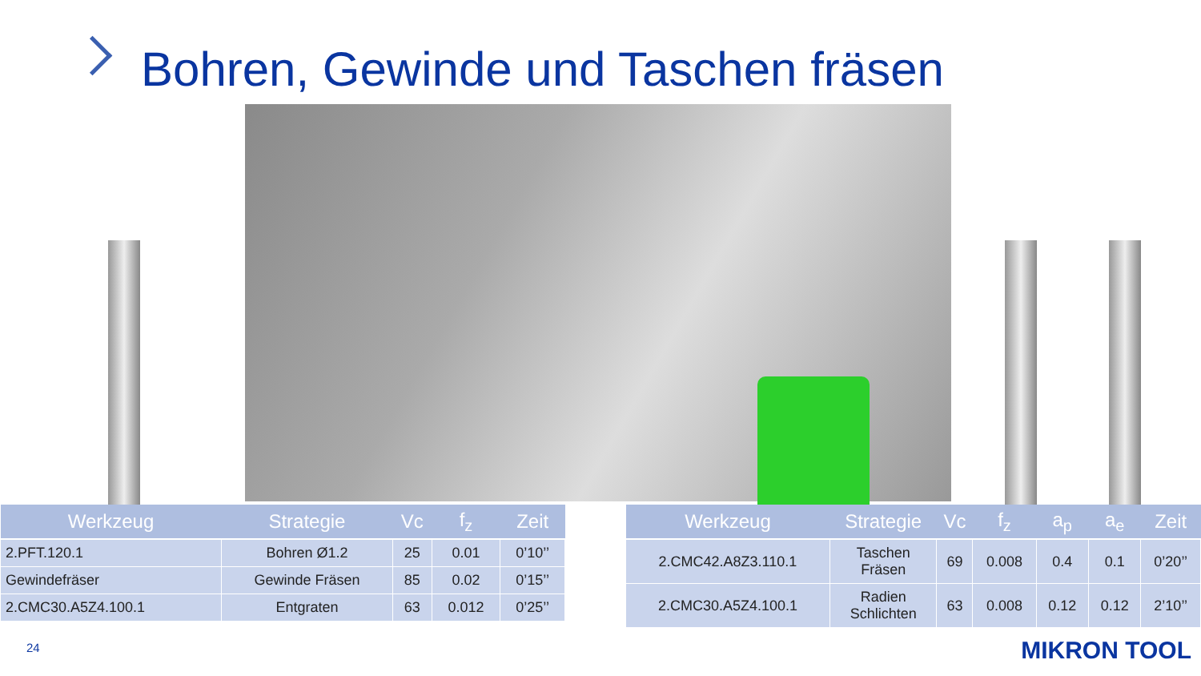Bohren, Gewinde und Taschen fräsen
| Werkzeug | Strategie | Vc | f<sub>z</sub> | Zeit |
| --- | --- | --- | --- | --- |
| 2.PFT.120.1 | Bohren Ø1.2 | 25 | 0.01 | 0’10’’ |
| Gewindefräser | Gewinde Fräsen | 85 | 0.02 | 0’15’’ |
| 2.CMC30.A5Z4.100.1 | Entgraten | 63 | 0.012 | 0’25’’ |
| Werkzeug | Strategie | Vc | f<sub>z</sub> | a<sub>p</sub> | a<sub>e</sub> | Zeit |
| --- | --- | --- | --- | --- | --- | --- |
| 2.CMC42.A8Z3.110.1 | Taschen Fräsen | 69 | 0.008 | 0.4 | 0.1 | 0’20’’ |
| 2.CMC30.A5Z4.100.1 | Radien Schlichten | 63 | 0.008 | 0.12 | 0.12 | 2’10’’ |
24 MIKRON TOOL